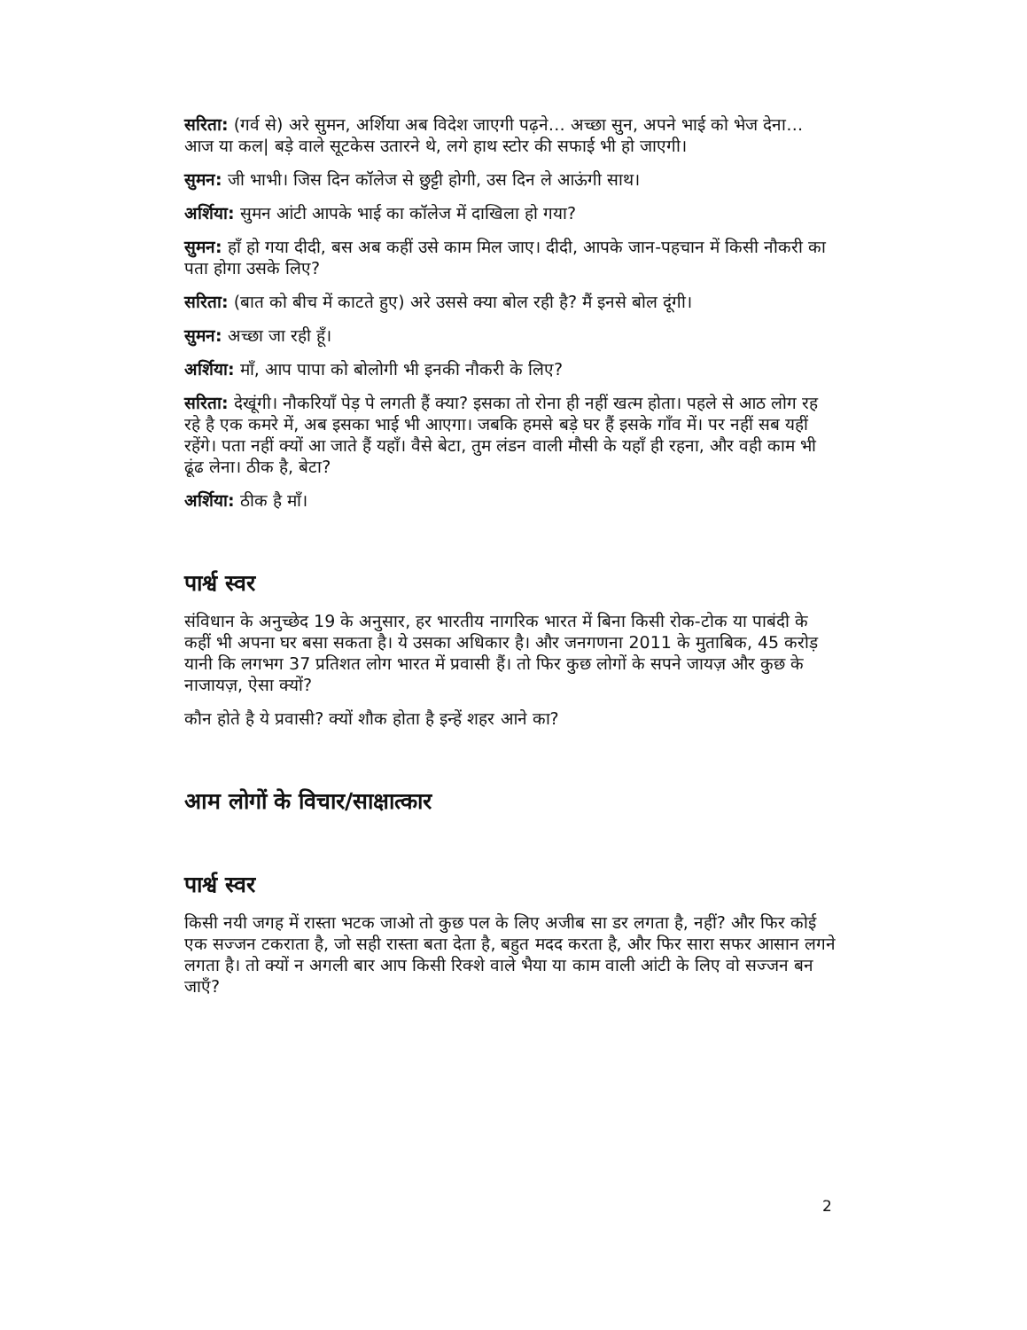सरिता: (गर्व से) अरे सुमन, अर्शिया अब विदेश जाएगी पढ़ने… अच्छा सुन, अपने भाई को भेज देना… आज या कल| बड़े वाले सूटकेस उतारने थे, लगे हाथ स्टोर की सफाई भी हो जाएगी।
सुमन: जी भाभी। जिस दिन कॉलेज से छुट्टी होगी, उस दिन ले आऊंगी साथ।
अर्शिया: सुमन आंटी आपके भाई का कॉलेज में दाखिला हो गया?
सुमन: हाँ हो गया दीदी, बस अब कहीं उसे काम मिल जाए। दीदी, आपके जान-पहचान में किसी नौकरी का पता होगा उसके लिए?
सरिता: (बात को बीच में काटते हुए) अरे उससे क्या बोल रही है? मैं इनसे बोल दूंगी।
सुमन: अच्छा जा रही हूँ।
अर्शिया: माँ, आप पापा को बोलोगी भी इनकी नौकरी के लिए?
सरिता: देखूंगी। नौकरियाँ पेड़ पे लगती हैं क्या? इसका तो रोना ही नहीं खत्म होता। पहले से आठ लोग रह रहे है एक कमरे में, अब इसका भाई भी आएगा। जबकि हमसे बड़े घर हैं इसके गाँव में। पर नहीं सब यहीं रहेंगे। पता नहीं क्यों आ जाते हैं यहाँ। वैसे बेटा, तुम लंडन वाली मौसी के यहाँ ही रहना, और वही काम भी ढूंढ लेना। ठीक है, बेटा?
अर्शिया: ठीक है माँ।
पार्श्व स्वर
संविधान के अनुच्छेद 19 के अनुसार, हर भारतीय नागरिक भारत में बिना किसी रोक-टोक या पाबंदी के कहीं भी अपना घर बसा सकता है। ये उसका अधिकार है। और जनगणना 2011 के मुताबिक, 45 करोड़ यानी कि लगभग 37 प्रतिशत लोग भारत में प्रवासी हैं। तो फिर कुछ लोगों के सपने जायज़ और कुछ के नाजायज़, ऐसा क्यों?
कौन होते है ये प्रवासी? क्यों शौक होता है इन्हें शहर आने का?
आम लोगों के विचार/साक्षात्कार
पार्श्व स्वर
किसी नयी जगह में रास्ता भटक जाओ तो कुछ पल के लिए अजीब सा डर लगता है, नहीं? और फिर कोई एक सज्जन टकराता है, जो सही रास्ता बता देता है, बहुत मदद करता है, और फिर सारा सफर आसान लगने लगता है। तो क्यों न अगली बार आप किसी रिक्शे वाले भैया या काम वाली आंटी के लिए वो सज्जन बन जाएँ?
2